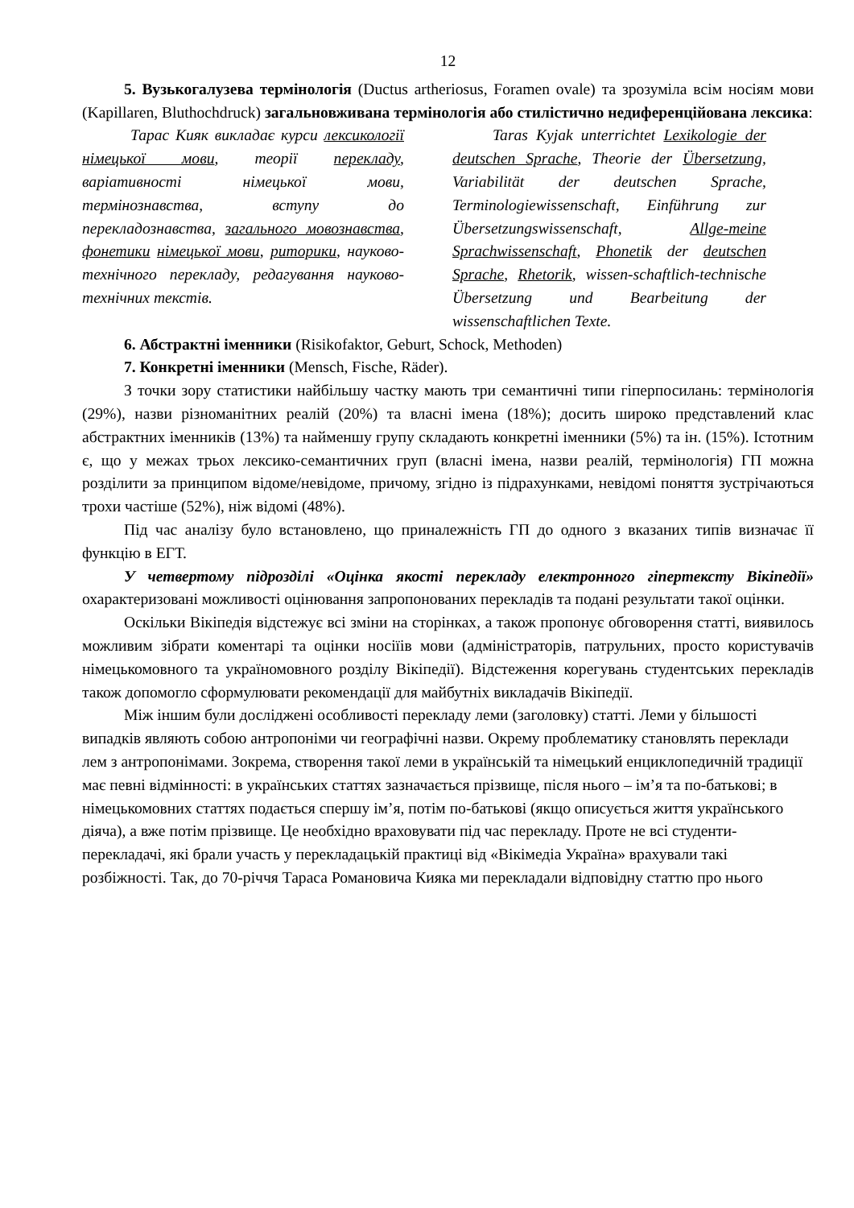12
5. Вузькогалузева термінологія (Ductus artheriosus, Foramen ovale) та зрозуміла всім носіям мови (Kapillaren, Bluthochdruck) загальновживана термінологія або стилістично недиференційована лексика:
Тарас Кияк викладає курси лексикології німецької мови, теорії перекладу, варіативності німецької мови, термінознавства, вступу до перекладознавства, загального мовознавства, фонетики німецької мови, риторики, науково-технічного перекладу, редагування науково-технічних текстів.
Taras Kyjak unterrichtet Lexikologie der deutschen Sprache, Theorie der Übersetzung, Variabilität der deutschen Sprache, Terminologiewissenschaft, Einführung zur Übersetzungswissenschaft, Allge-meine Sprachwissenschaft, Phonetik der deutschen Sprache, Rhetorik, wissen-schaftlich-technische Übersetzung und Bearbeitung der wissenschaftlichen Texte.
6. Абстрактні іменники (Risikofaktor, Geburt, Schock, Methoden)
7. Конкретні іменники (Mensch, Fische, Räder).
З точки зору статистики найбільшу частку мають три семантичні типи гіперпосилань: термінологія (29%), назви різноманітних реалій (20%) та власні імена (18%); досить широко представлений клас абстрактних іменників (13%) та найменшу групу складають конкретні іменники (5%) та ін. (15%). Істотним є, що у межах трьох лексико-семантичних груп (власні імена, назви реалій, термінологія) ГП можна розділити за принципом відоме/невідоме, причому, згідно із підрахунками, невідомі поняття зустрічаються трохи частіше (52%), ніж відомі (48%).
Під час аналізу було встановлено, що приналежність ГП до одного з вказаних типів визначає її функцію в ЕГТ.
У четвертому підрозділі «Оцінка якості перекладу електронного гіпертексту Вікіпедії» охарактеризовані можливості оцінювання запропонованих перекладів та подані результати такої оцінки.
Оскільки Вікіпедія відстежує всі зміни на сторінках, а також пропонує обговорення статті, виявилось можливим зібрати коментарі та оцінки носіїів мови (адміністраторів, патрульних, просто користувачів німецькомовного та україномовного розділу Вікіпедії). Відстеження корегувань студентських перекладів також допомогло сформулювати рекомендації для майбутніх викладачів Вікіпедії.
Між іншим були досліджені особливості перекладу леми (заголовку) статті. Леми у більшості випадків являють собою антропоніми чи географічні назви. Окрему проблематику становлять переклади лем з антропонімами. Зокрема, створення такої леми в українській та німецький енциклопедичній традиції має певні відмінності: в українських статтях зазначається прізвище, після нього – ім’я та по-батькові; в німецькомовних статтях подається спершу ім’я, потім по-батькові (якщо описується життя українського діяча), а вже потім прізвище. Це необхідно враховувати під час перекладу. Проте не всі студенти-перекладачі, які брали участь у перекладацькій практиці від «Вікімедіа Україна» врахували такі розбіжності. Так, до 70-річчя Тараса Романовича Кияка ми перекладали відповідну статтю про нього